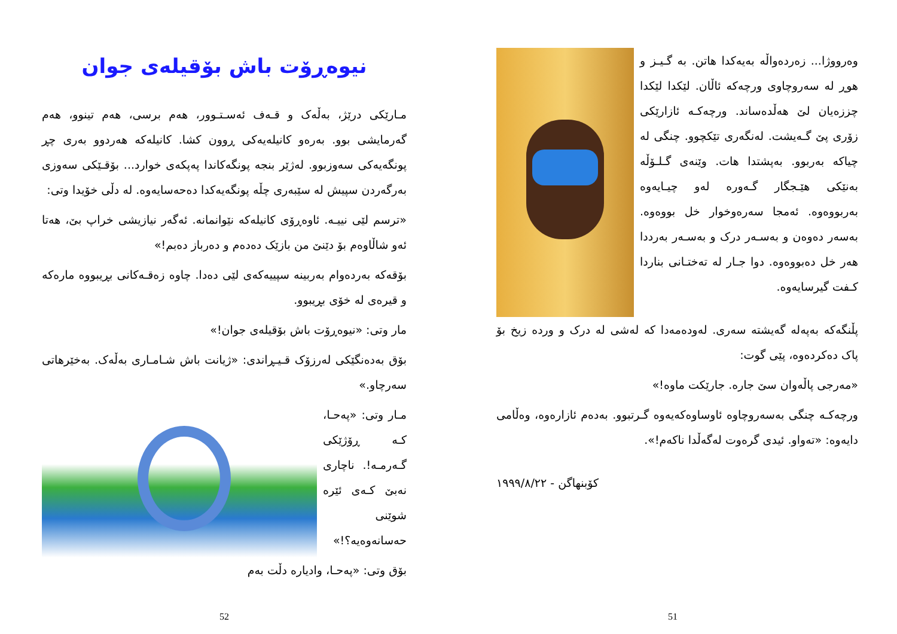نیوەڕۆت باش بۆقیلەی جوان
مـارێکی درێژ، بەڵەک و قـەف ئەسـتـوور، هەم برسی، هەم تینوو، هەم گەرمایشی بوو. بەرەو کانیلەیەکی ڕوون کشا. کانیلەکە هەردوو بەری چڕ پونگەیەکی سەوزبوو. لەژێر بنجە پونگەکاندا پەپکەی خوارد... بۆقـێکی سەوزی بەرگەردن سپیش لە سێبەری چڵە پونگەیەکدا دەحەسایەوە. لە دڵی خۆیدا وتی:
«ترسم لێی نییـە. ئاوەڕۆی کانیلەکە نێوانمانە. ئەگەر نیازیشی خراپ بێ، هەتا ئەو شاڵاوەم بۆ دێنێ من بازێک دەدەم و دەرباز دەبم!»
بۆقەکە بەردەوام بەربینە سپییەکەی لێی دەدا. چاوە زەقـەکانی بڕیبووە مارەکە و قیرەی لە خۆی بڕیبوو.
مار وتی: «نیوەڕۆت باش بۆقیلەی جوان!»
بۆق بەدەنگێکی لەرزۆک قـیـڕاندی: «ژیانت باش شـامـاری بەڵەک. بەخێرهاتی سەرچاو.»
مـار وتی: «پەحـا، کـە ڕۆژێکی گـەرمـە!. ناچاری نەبێ کـەی ئێرە شوێنی حەسانەوەیە؟!»
بۆق وتی: «پەحـا، وادیارە دڵت بەم
52
وەرووژا... زەردەواڵە بەیەکدا هاتن. بە گـیـز و هوڕ لە سەروچاوی ورچەکە ئاڵان. لێکدا لێکدا چززەیان لێ هەڵدەساند. ورچەکـە ئازارێکی زۆری پێ گـەیشت. لەنگەری تێکچوو. چنگی لە چیاکە بەربوو. بەپشتدا هات. وێنەی گـلـۆڵە بەنێکی هێـجگار گـەورە لەو چیـایەوە بەربووەوە. ئەمجا سەرەوخوار خل بووەوە. بەسەر دەوەن و بەسـەر درک و بەسـەر بەرددا هەر خل دەبووەوە. دوا جـار لە تەختـانی بناردا کـفت گیرسایەوە.
پڵنگەکە بەپەلە گەیشتە سەری. لەودەمەدا کە لەشی لە درک و وردە زیخ بۆ پاک دەکردەوە، پێی گوت:
«مەرجی پاڵەوان سێ جارە. جارێکت ماوە!»
ورچەکـە چنگی بەسەروچاوە ئاوساوەکەیەوە گـرتبوو. بەدەم ئازارەوە، وەڵامی دایەوە: «تەواو. ئیدی گرەوت لەگەڵدا ناکەم!».
کۆبنهاگن - ١٩٩٩/٨/٢٢
51